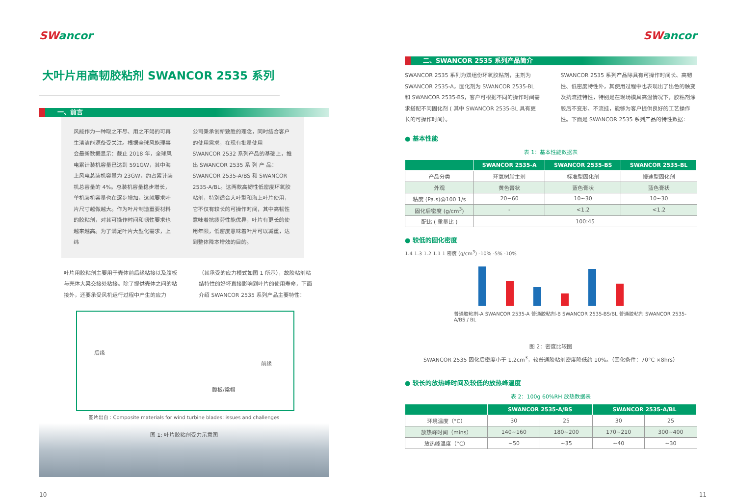SWancor
大叶片用高韧胶粘剂 SWANCOR 2535 系列
一、前言
风能作为一种取之不尽、用之不竭的可再生清洁能源备受关注。根据全球风能理事会最新数据显示：截止 2018 年，全球风电累计装机容量已达到 591GW，其中海上风电总装机容量为 23GW，约占累计装机总容量的 4%。总装机容量稳步增长，单机装机容量也在逐步增加，这就要求叶片尺寸越做越大。作为叶片制造重要材料的胶粘剂，对其可操作时间和韧性要求也越来越高。为了满足叶片大型化需求，上纬
公司秉承创新致胜的理念，同时结合客户的使用需求，在现有批量使用 SWANCOR 2532 系列产品的基础上，推出 SWANCOR 2535 系 列 产 品：SWANCOR 2535-A/BS 和 SWANCOR 2535-A/BL。这两款高韧性低密度环氧胶粘剂，特别适合大叶型和海上叶片使用，它不仅有较长的可操作时间，其中高韧性意味着抗疲劳性能优异，叶片有更长的使用年限，低密度意味着叶片可以减重，达到整体降本增效的目的。
叶片用胶粘剂主要用于壳体前后缘粘接以及腹板与壳体大梁交接处粘接。除了提供壳体之间的粘接外，还要承受风机运行过程中产生的应力
（其承受的应力模式如图 1 所示），故胶粘剂粘结特性的好坏直接影响到叶片的使用寿命，下面介绍 SWANCOR 2535 系列产品主要特性：
后缘
前缘
腹板/梁帽
图片出自 : Composite materials for wind turbine blades: issues and challenges
图 1: 叶片胶粘剂受力示意图
10
SWancor
二、SWANCOR 2535 系列产品简介
SWANCOR 2535 系列为双组份环氧胶粘剂，主剂为 SWANCOR 2535-A，固化剂为 SWANCOR 2535-BL 和 SWANCOR 2535-BS，客户可根据不同的操作时间需求搭配不同固化剂 ( 其中 SWANCOR 2535-BL 具有更长的可操作时间）。
SWANCOR 2535 系列产品除具有可操作时间长、高韧性、低密度特性外，其使用过程中也表现出了出色的触变及抗流挂特性，特别是在现场模具高温情况下，胶粘剂涂胶后不变形、不流挂，能够为客户提供良好的工艺操作性。下面是 SWANCOR 2535 系列产品的特性数据：
● 基本性能
表 1：基本性能数据表
| | SWANCOR 2535-A | SWANCOR 2535-BS | SWANCOR 2535-BL |
| --- | --- | --- | --- |
| 产品分类 | 环氧树脂主剂 | 标准型固化剂 | 慢速型固化剂 |
| 外观 | 黄色膏状 | 蓝色膏状 | 蓝色膏状 |
| 粘度 (Pa.s)@100 1/s | 20~60 | 10~30 | 10~30 |
| 固化后密度 (g/cm<sup>3</sup>) | - | <1.2 | <1.2 |
| 配比 ( 重量比 ) | 100:45 | | |
● 较低的固化密度
1.4 1.3 1.2 1.1 1 密度 (g/cm<sup>3</sup>) -10% -5% -10%
普通胶粘剂-A SWANCOR 2535-A 普通胶粘剂-B SWANCOR 2535-BS/BL 普通胶粘剂 SWANCOR 2535-A/BS / BL
图 2：密度比较图
SWANCOR 2535 固化后密度小于 1.2cm<sup>3</sup>，较普通胶粘剂密度降低约 10%。（固化条件：70°C ×8hrs）
● 较长的放热峰时间及较低的放热峰温度
表 2：100g 60%RH 放热数据表
| | SWANCOR 2535-A/BS | | SWANCOR 2535-A/BL | |
| --- | --- | --- | --- | --- |
| 环境温度（°C） | 30 | 25 | 30 | 25 |
| 放热峰时间（mins） | 140~160 | 180~200 | 170~210 | 300~400 |
| 放热峰温度（°C） | ~50 | ~35 | ~40 | ~30 |
11